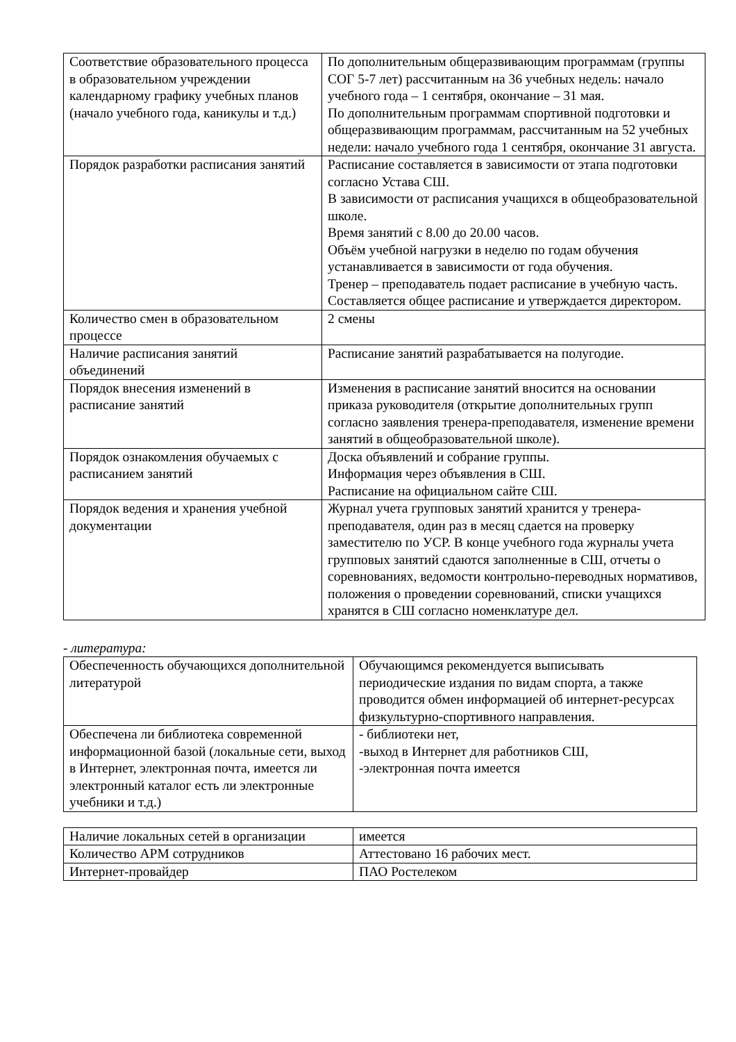| Соответствие образовательного процесса в образовательном учреждении календарному графику учебных планов (начало учебного года, каникулы и т.д.) | По дополнительным общеразвивающим программам (группы СОГ 5-7 лет) рассчитанным на 36 учебных недель: начало учебного года – 1 сентября, окончание – 31 мая. По дополнительным программам спортивной подготовки и общеразвивающим программам, рассчитанным на 52 учебных недели: начало учебного года 1 сентября, окончание 31 августа. |
| Порядок разработки расписания занятий | Расписание составляется в зависимости от этапа подготовки согласно Устава СШ. В зависимости от расписания учащихся в общеобразовательной школе. Время занятий с 8.00 до 20.00 часов. Объём учебной нагрузки в неделю по годам обучения устанавливается в зависимости от года обучения. Тренер – преподаватель подает расписание в учебную часть. Составляется общее расписание и утверждается директором. |
| Количество смен в образовательном процессе | 2 смены |
| Наличие расписания занятий объединений | Расписание занятий разрабатывается на полугодие. |
| Порядок внесения изменений в расписание занятий | Изменения в расписание занятий вносится на основании приказа руководителя (открытие дополнительных групп согласно заявления тренера-преподавателя, изменение времени занятий в общеобразовательной школе). |
| Порядок ознакомления обучаемых с расписанием занятий | Доска объявлений и собрание группы. Информация через объявления в СШ. Расписание на официальном сайте СШ. |
| Порядок ведения и хранения учебной документации | Журнал учета групповых занятий хранится у тренера-преподавателя, один раз в месяц сдается на проверку заместителю по УСР. В конце учебного года журналы учета групповых занятий сдаются заполненные в СШ, отчеты о соревнованиях, ведомости контрольно-переводных нормативов, положения о проведении соревнований, списки учащихся хранятся в СШ согласно номенклатуре дел. |
- литература:
| Обеспеченность обучающихся дополнительной литературой | Обучающимся рекомендуется выписывать периодические издания по видам спорта, а также проводится обмен информацией об интернет-ресурсах физкультурно-спортивного направления. |
| Обеспечена ли библиотека современной информационной базой (локальные сети, выход в Интернет, электронная почта, имеется ли электронный каталог есть ли электронные учебники и т.д.) | - библиотеки нет, -выход в Интернет для работников СШ, -электронная почта имеется |
| Наличие локальных сетей в организации | имеется |
| Количество АРМ сотрудников | Аттестовано 16 рабочих мест. |
| Интернет-провайдер | ПАО Ростелеком |